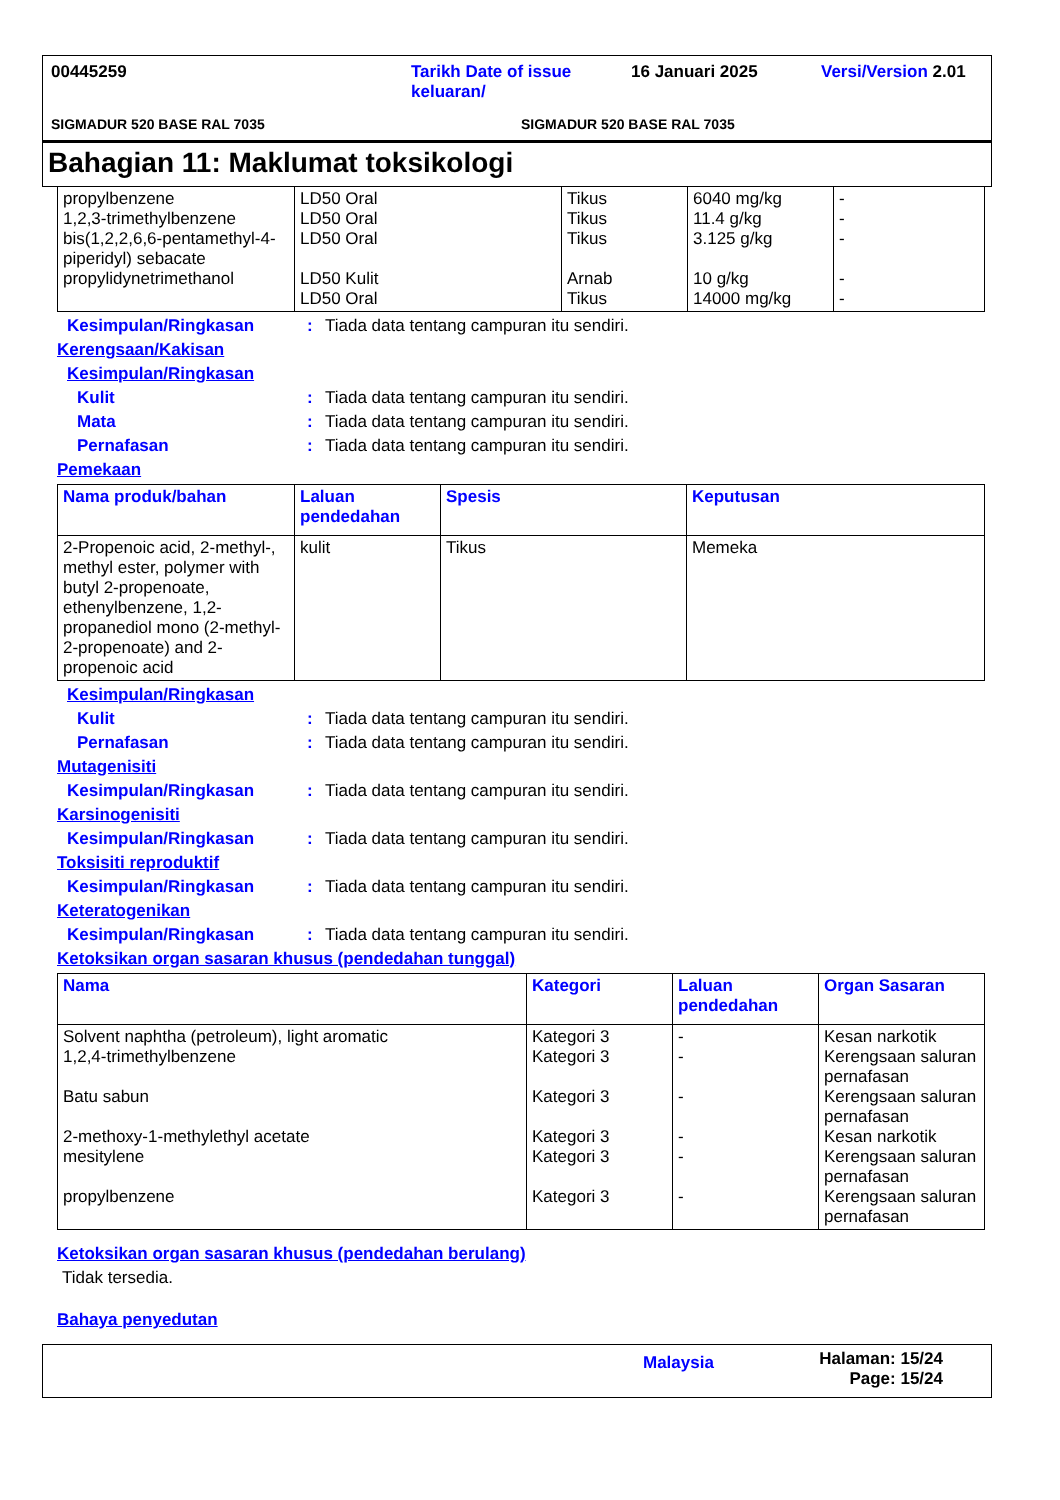00445259 Tarikh Date of issue keluaran/ 16 Januari 2025 Versi/Version 2.01
SIGMADUR 520 BASE RAL 7035 SIGMADUR 520 BASE RAL 7035
Bahagian 11: Maklumat toksikologi
| propylbenzene 1,2,3-trimethylbenzene bis(1,2,2,6,6-pentamethyl-4-piperidyl) sebacate propylidynetrimethanol | LD50 Oral LD50 Oral LD50 Oral LD50 Kulit LD50 Oral | Tikus Tikus Tikus Arnab Tikus | 6040 mg/kg 11.4 g/kg 3.125 g/kg 10 g/kg 14000 mg/kg | - - - - - |
Kesimpulan/Ringkasan: Tiada data tentang campuran itu sendiri.
Kerengsaan/Kakisan
Kesimpulan/Ringkasan
Kulit: Tiada data tentang campuran itu sendiri.
Mata: Tiada data tentang campuran itu sendiri.
Pernafasan: Tiada data tentang campuran itu sendiri.
Pemekaan
| Nama produk/bahan | Laluan pendedahan | Spesis | Keputusan |
| --- | --- | --- | --- |
| 2-Propenoic acid, 2-methyl-, methyl ester, polymer with butyl 2-propenoate, ethenylbenzene, 1,2-propanediol mono (2-methyl-2-propenoate) and 2-propenoic acid | kulit | Tikus | Memeka |
Kesimpulan/Ringkasan
Kulit: Tiada data tentang campuran itu sendiri.
Pernafasan: Tiada data tentang campuran itu sendiri.
Mutagenisiti
Kesimpulan/Ringkasan: Tiada data tentang campuran itu sendiri.
Karsinogenisiti
Kesimpulan/Ringkasan: Tiada data tentang campuran itu sendiri.
Toksisiti reproduktif
Kesimpulan/Ringkasan: Tiada data tentang campuran itu sendiri.
Keteratogenikan
Kesimpulan/Ringkasan: Tiada data tentang campuran itu sendiri.
Ketoksikan organ sasaran khusus (pendedahan tunggal)
| Nama | Kategori | Laluan pendedahan | Organ Sasaran |
| --- | --- | --- | --- |
| Solvent naphtha (petroleum), light aromatic 1,2,4-trimethylbenzene Batu sabun 2-methoxy-1-methylethyl acetate mesitylene propylbenzene | Kategori 3 Kategori 3 Kategori 3 Kategori 3 Kategori 3 Kategori 3 | - - - - - - | Kesan narkotik Kerengsaan saluran pernafasan Kerengsaan saluran pernafasan Kesan narkotik Kerengsaan saluran pernafasan Kerengsaan saluran pernafasan |
Ketoksikan organ sasaran khusus (pendedahan berulang)
Tidak tersedia.
Bahaya penyedutan
Malaysia Halaman: 15/24
Page: 15/24